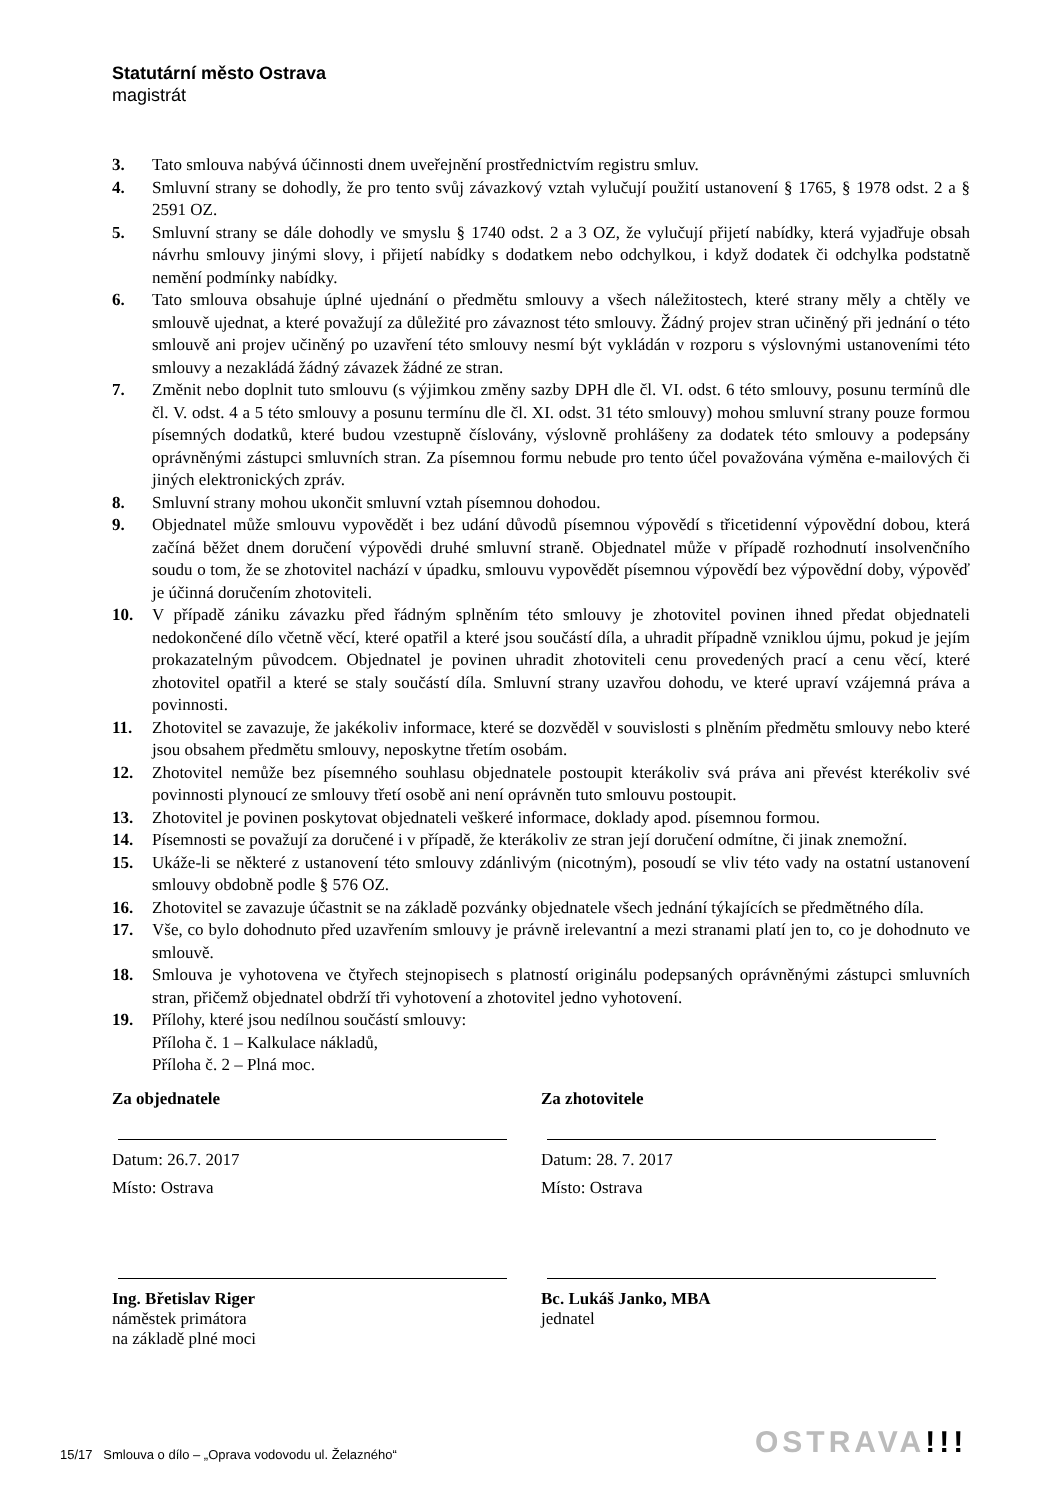Statutární město Ostrava
magistrát
3. Tato smlouva nabývá účinnosti dnem uveřejnění prostřednictvím registru smluv.
4. Smluvní strany se dohodly, že pro tento svůj závazkový vztah vylučují použití ustanovení § 1765, § 1978 odst. 2 a § 2591 OZ.
5. Smluvní strany se dále dohodly ve smyslu § 1740 odst. 2 a 3 OZ, že vylučují přijetí nabídky, která vyjadřuje obsah návrhu smlouvy jinými slovy, i přijetí nabídky s dodatkem nebo odchylkou, i když dodatek či odchylka podstatně nemění podmínky nabídky.
6. Tato smlouva obsahuje úplné ujednání o předmětu smlouvy a všech náležitostech, které strany měly a chtěly ve smlouvě ujednat, a které považují za důležité pro závaznost této smlouvy. Žádný projev stran učiněný při jednání o této smlouvě ani projev učiněný po uzavření této smlouvy nesmí být vykládán v rozporu s výslovnými ustanoveními této smlouvy a nezakládá žádný závazek žádné ze stran.
7. Změnit nebo doplnit tuto smlouvu (s výjimkou změny sazby DPH dle čl. VI. odst. 6 této smlouvy, posunu termínů dle čl. V. odst. 4 a 5 této smlouvy a posunu termínu dle čl. XI. odst. 31 této smlouvy) mohou smluvní strany pouze formou písemných dodatků, které budou vzestupně číslovány, výslovně prohlášeny za dodatek této smlouvy a podepsány oprávněnými zástupci smluvních stran. Za písemnou formu nebude pro tento účel považována výměna e-mailových či jiných elektronických zpráv.
8. Smluvní strany mohou ukončit smluvní vztah písemnou dohodou.
9. Objednatel může smlouvu vypovědět i bez udání důvodů písemnou výpovědí s třicetidenní výpovědní dobou, která začíná běžet dnem doručení výpovědi druhé smluvní straně. Objednatel může v případě rozhodnutí insolvenčního soudu o tom, že se zhotovitel nachází v úpadku, smlouvu vypovědět písemnou výpovědí bez výpovědní doby, výpověď je účinná doručením zhotoviteli.
10. V případě zániku závazku před řádným splněním této smlouvy je zhotovitel povinen ihned předat objednateli nedokončené dílo včetně věcí, které opatřil a které jsou součástí díla, a uhradit případně vzniklou újmu, pokud je jejím prokazatelným původcem. Objednatel je povinen uhradit zhotoviteli cenu provedených prací a cenu věcí, které zhotovitel opatřil a které se staly součástí díla. Smluvní strany uzavřou dohodu, ve které upraví vzájemná práva a povinnosti.
11. Zhotovitel se zavazuje, že jakékoliv informace, které se dozvěděl v souvislosti s plněním předmětu smlouvy nebo které jsou obsahem předmětu smlouvy, neposkytne třetím osobám.
12. Zhotovitel nemůže bez písemného souhlasu objednatele postoupit kterákoliv svá práva ani převést kterékoliv své povinnosti plynoucí ze smlouvy třetí osobě ani není oprávněn tuto smlouvu postoupit.
13. Zhotovitel je povinen poskytovat objednateli veškeré informace, doklady apod. písemnou formou.
14. Písemnosti se považují za doručené i v případě, že kterákoliv ze stran její doručení odmítne, či jinak znemožní.
15. Ukáže-li se některé z ustanovení této smlouvy zdánlivým (nicotným), posoudí se vliv této vady na ostatní ustanovení smlouvy obdobně podle § 576 OZ.
16. Zhotovitel se zavazuje účastnit se na základě pozvánky objednatele všech jednání týkajících se předmětného díla.
17. Vše, co bylo dohodnuto před uzavřením smlouvy je právně irelevantní a mezi stranami platí jen to, co je dohodnuto ve smlouvě.
18. Smlouva je vyhotovena ve čtyřech stejnopisech s platností originálu podepsaných oprávněnými zástupci smluvních stran, přičemž objednatel obdrží tři vyhotovení a zhotovitel jedno vyhotovení.
19. Přílohy, které jsou nedílnou součástí smlouvy:
Příloha č. 1 – Kalkulace nákladů,
Příloha č. 2 – Plná moc.
Za objednatele
Datum: 26.7. 2017
Místo: Ostrava
Ing. Břetislav Riger
náměstek primátora
na základě plné moci
Za zhotovitele
Datum: 28. 7. 2017
Místo: Ostrava
Bc. Lukáš Janko, MBA
jednatel
15/17 Smlouva o dílo – „Oprava vodovodu ul. Želazného“
OSTRAVA!!!